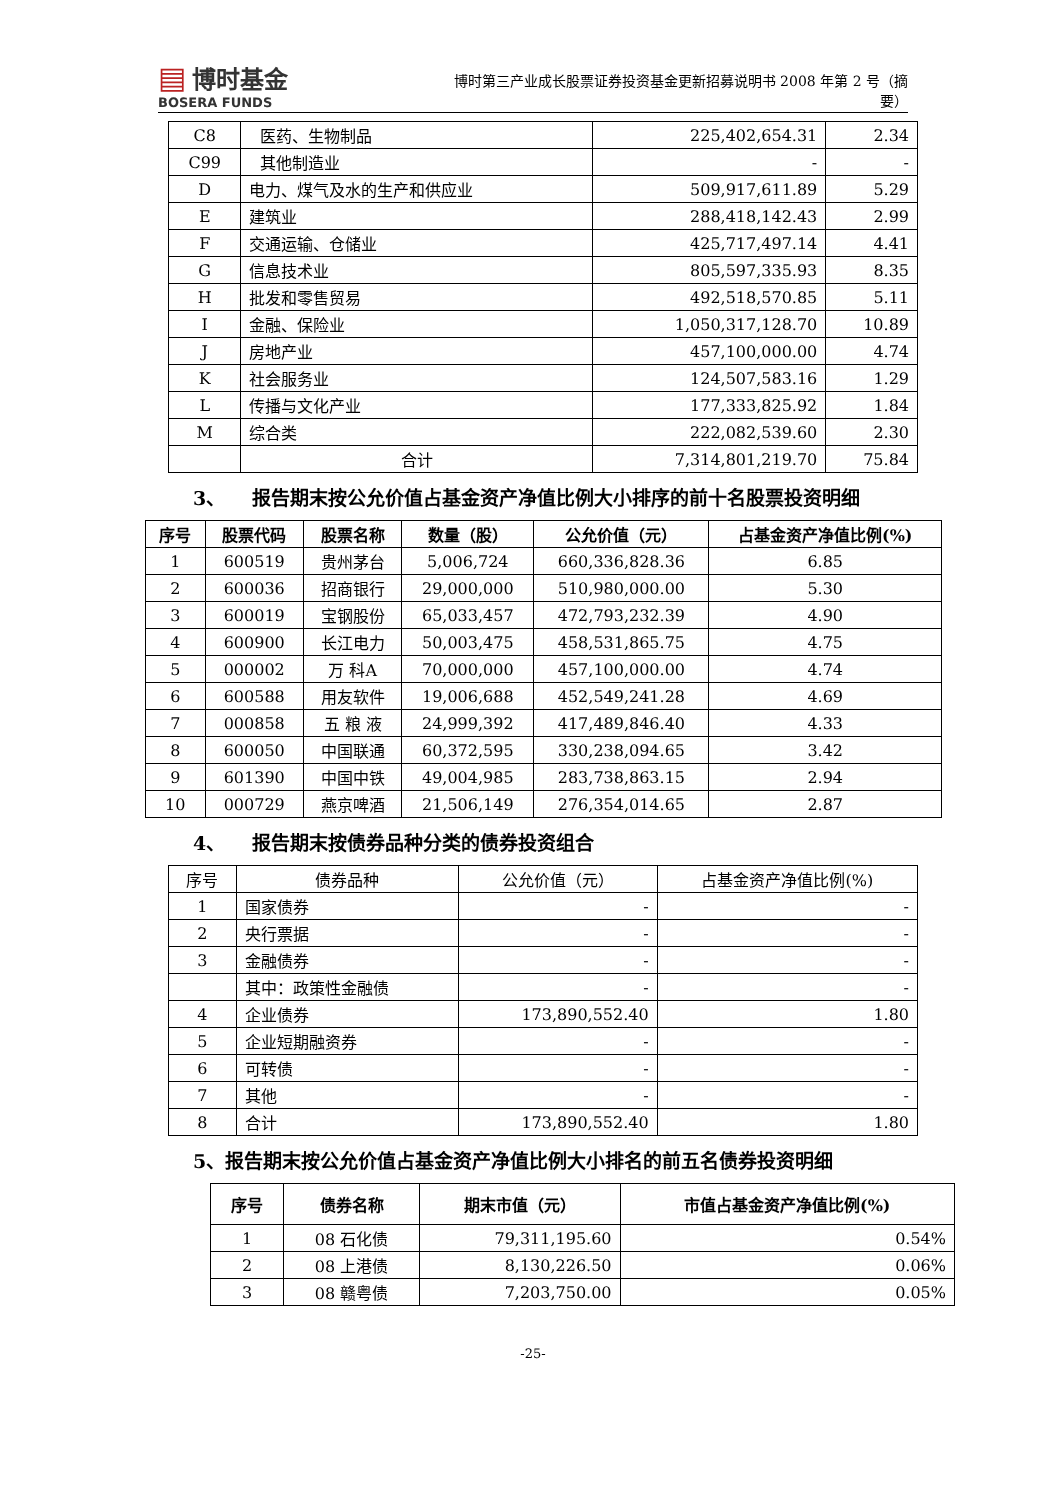▤ 博时基金
BOSERA FUNDS
博时第三产业成长股票证券投资基金更新招募说明书 2008 年第 2 号（摘要）
| C8 | 医药、生物制品 | 225,402,654.31 | 2.34 |
| C99 | 其他制造业 | - | - |
| D | 电力、煤气及水的生产和供应业 | 509,917,611.89 | 5.29 |
| E | 建筑业 | 288,418,142.43 | 2.99 |
| F | 交通运输、仓储业 | 425,717,497.14 | 4.41 |
| G | 信息技术业 | 805,597,335.93 | 8.35 |
| H | 批发和零售贸易 | 492,518,570.85 | 5.11 |
| I | 金融、保险业 | 1,050,317,128.70 | 10.89 |
| J | 房地产业 | 457,100,000.00 | 4.74 |
| K | 社会服务业 | 124,507,583.16 | 1.29 |
| L | 传播与文化产业 | 177,333,825.92 | 1.84 |
| M | 综合类 | 222,082,539.60 | 2.30 |
| | 合计 | 7,314,801,219.70 | 75.84 |
3、 报告期末按公允价值占基金资产净值比例大小排序的前十名股票投资明细
| 序号 | 股票代码 | 股票名称 | 数量（股） | 公允价值（元） | 占基金资产净值比例(%) |
| --- | --- | --- | --- | --- | --- |
| 1 | 600519 | 贵州茅台 | 5,006,724 | 660,336,828.36 | 6.85 |
| 2 | 600036 | 招商银行 | 29,000,000 | 510,980,000.00 | 5.30 |
| 3 | 600019 | 宝钢股份 | 65,033,457 | 472,793,232.39 | 4.90 |
| 4 | 600900 | 长江电力 | 50,003,475 | 458,531,865.75 | 4.75 |
| 5 | 000002 | 万 科A | 70,000,000 | 457,100,000.00 | 4.74 |
| 6 | 600588 | 用友软件 | 19,006,688 | 452,549,241.28 | 4.69 |
| 7 | 000858 | 五 粮 液 | 24,999,392 | 417,489,846.40 | 4.33 |
| 8 | 600050 | 中国联通 | 60,372,595 | 330,238,094.65 | 3.42 |
| 9 | 601390 | 中国中铁 | 49,004,985 | 283,738,863.15 | 2.94 |
| 10 | 000729 | 燕京啤酒 | 21,506,149 | 276,354,014.65 | 2.87 |
4、 报告期末按债券品种分类的债券投资组合
| 序号 | 债券品种 | 公允价值（元） | 占基金资产净值比例(%) |
| 1 | 国家债券 | - | - |
| 2 | 央行票据 | - | - |
| 3 | 金融债券 | - | - |
| | 其中：政策性金融债 | - | - |
| 4 | 企业债券 | 173,890,552.40 | 1.80 |
| 5 | 企业短期融资券 | - | - |
| 6 | 可转债 | - | - |
| 7 | 其他 | - | - |
| 8 | 合计 | 173,890,552.40 | 1.80 |
5、报告期末按公允价值占基金资产净值比例大小排名的前五名债券投资明细
| 序号 | 债券名称 | 期末市值（元） | 市值占基金资产净值比例(%) |
| --- | --- | --- | --- |
| 1 | 08 石化债 | 79,311,195.60 | 0.54% |
| 2 | 08 上港债 | 8,130,226.50 | 0.06% |
| 3 | 08 赣粤债 | 7,203,750.00 | 0.05% |
-25-